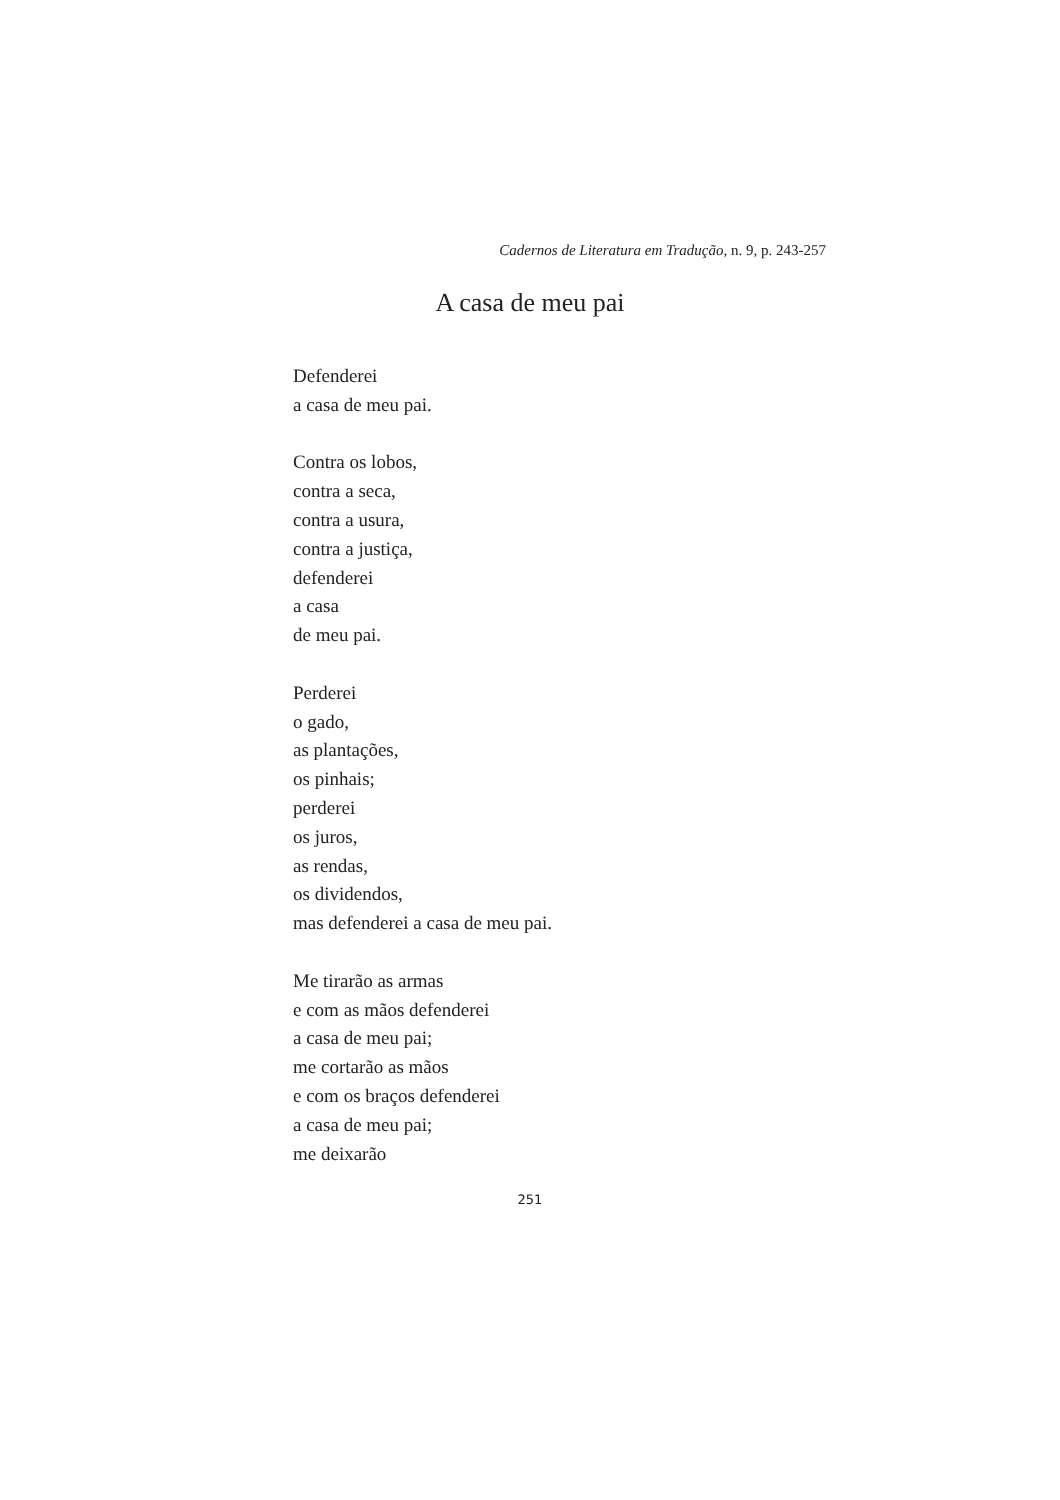Cadernos de Literatura em Tradução, n. 9, p. 243-257
A casa de meu pai
Defenderei
a casa de meu pai.
Contra os lobos,
contra a seca,
contra a usura,
contra a justiça,
defenderei
a casa
de meu pai.
Perderei
o gado,
as plantações,
os pinhais;
perderei
os juros,
as rendas,
os dividendos,
mas defenderei a casa de meu pai.
Me tirarão as armas
e com as mãos defenderei
a casa de meu pai;
me cortarão as mãos
e com os braços defenderei
a casa de meu pai;
me deixarão
251